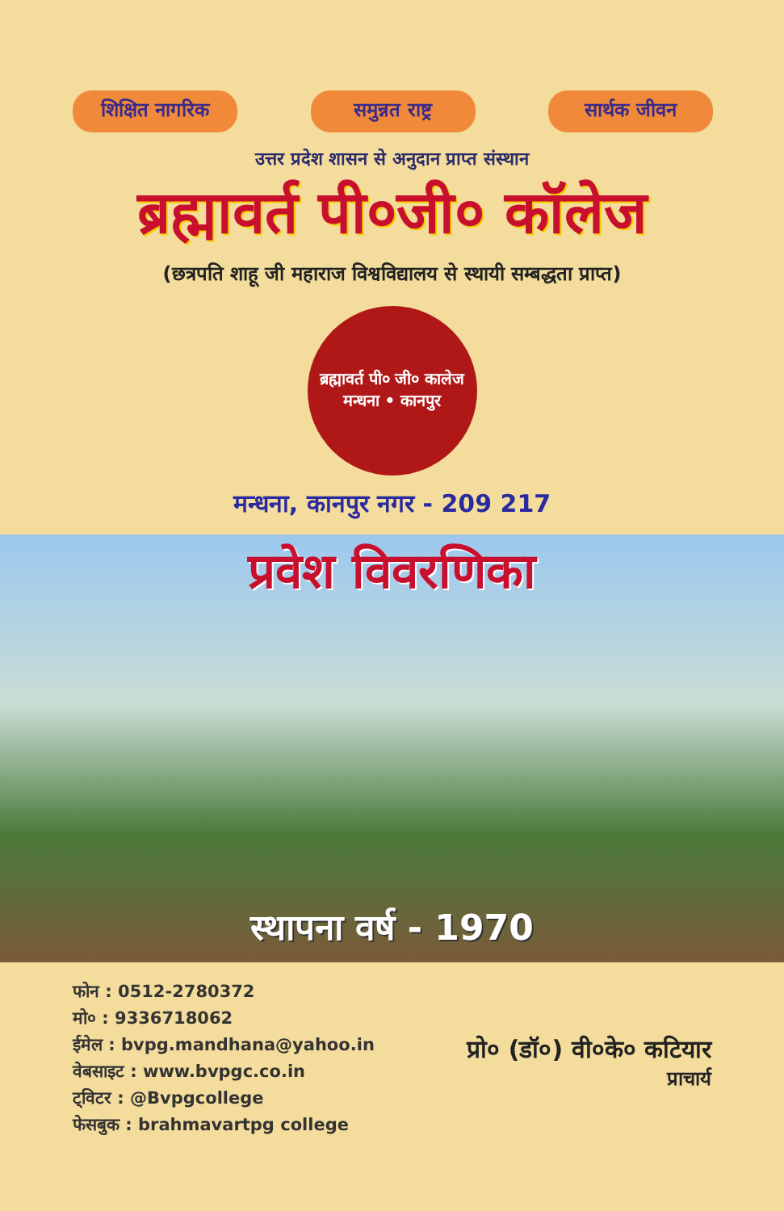शिक्षित नागरिक
समुन्नत राष्ट्र
सार्थक जीवन
उत्तर प्रदेश शासन से अनुदान प्राप्त संस्थान
ब्रह्मावर्त पी०जी० कॉलेज
(छत्रपति शाहू जी महाराज विश्वविद्यालय से स्थायी सम्बद्धता प्राप्त)
ब्रह्मावर्त पी० जी० कालेज
मन्धना • कानपुर
मन्धना, कानपुर नगर - 209 217
प्रवेश विवरणिका
स्थापना वर्ष - 1970
फोन : 0512-2780372
मो० : 9336718062
ईमेल : bvpg.mandhana@yahoo.in
वेबसाइट : www.bvpgc.co.in
ट्विटर : @Bvpgcollege
फेसबुक : brahmavartpg college
प्रो० (डॉ०) वी०के० कटियार
प्राचार्य